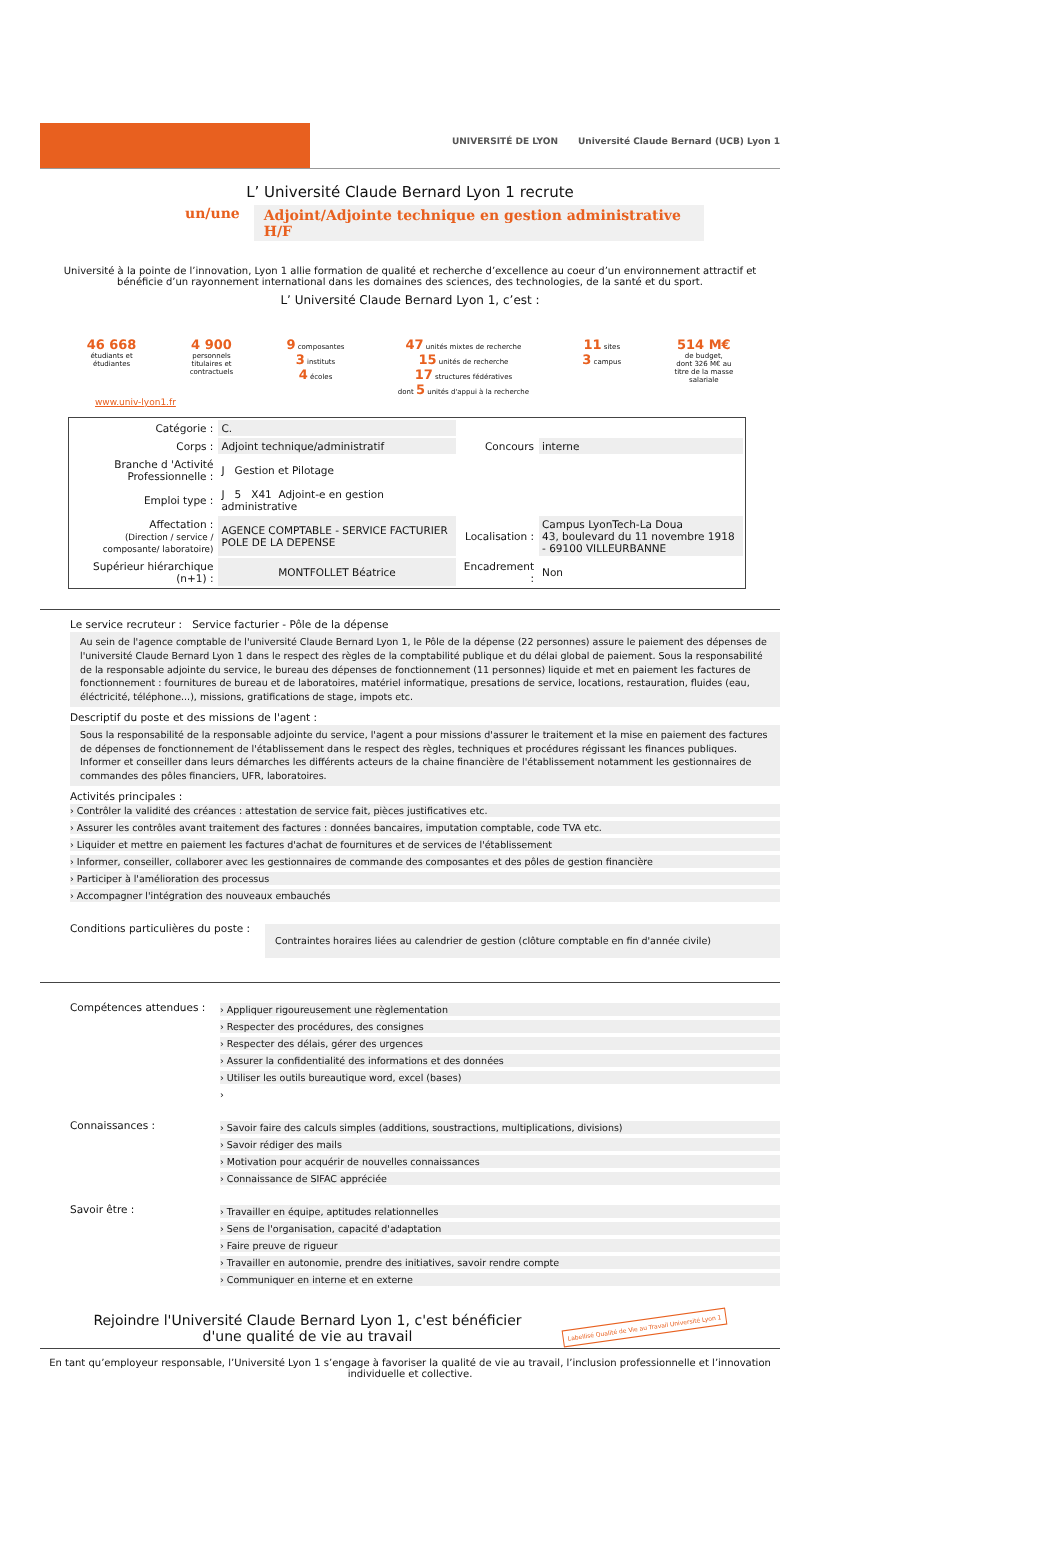UNIVERSITÉ DE LYON Université Claude Bernard (UCB) Lyon 1
L’ Université Claude Bernard Lyon 1 recrute
un/une Adjoint/Adjointe technique en gestion administrative H/F
Université à la pointe de l’innovation, Lyon 1 allie formation de qualité et recherche d’excellence au coeur d’un environnement attractif et bénéficie d’un rayonnement international dans les domaines des sciences, des technologies, de la santé et du sport.
L’ Université Claude Bernard Lyon 1, c’est :
46 668
étudiants et
étudiantes
4 900
personnels
titulaires et
contractuels
9 composantes
3 instituts
4 écoles
47 unités mixtes de recherche
15 unités de recherche
17 structures fédératives
dont 5 unités d'appui à la recherche
11 sites
3 campus
514 M€
de budget,
dont 326 M€ au
titre de la masse
salariale
www.univ-lyon1.fr
| Catégorie : | C. | | |
| Corps : | Adjoint technique/administratif | Concours | interne |
| Branche d 'Activité Professionnelle : | J Gestion et Pilotage | | |
| Emploi type : | J 5 X41 Adjoint-e en gestion administrative | | |
| Affectation : (Direction / service / composante/ laboratoire) | AGENCE COMPTABLE - SERVICE FACTURIER POLE DE LA DEPENSE | Localisation : | Campus LyonTech-La Doua 43, boulevard du 11 novembre 1918 - 69100 VILLEURBANNE |
| Supérieur hiérarchique (n+1) : | MONTFOLLET Béatrice | Encadrement : | Non |
Le service recruteur : Service facturier - Pôle de la dépense
Au sein de l'agence comptable de l'université Claude Bernard Lyon 1, le Pôle de la dépense (22 personnes) assure le paiement des dépenses de l'université Claude Bernard Lyon 1 dans le respect des règles de la comptabilité publique et du délai global de paiement. Sous la responsabilité de la responsable adjointe du service, le bureau des dépenses de fonctionnement (11 personnes) liquide et met en paiement les factures de fonctionnement : fournitures de bureau et de laboratoires, matériel informatique, presations de service, locations, restauration, fluides (eau, éléctricité, téléphone...), missions, gratifications de stage, impots etc.
Descriptif du poste et des missions de l'agent :
Sous la responsabilité de la responsable adjointe du service, l'agent a pour missions d'assurer le traitement et la mise en paiement des factures de dépenses de fonctionnement de l'établissement dans le respect des règles, techniques et procédures régissant les finances publiques. Informer et conseiller dans leurs démarches les différents acteurs de la chaine financière de l'établissement notamment les gestionnaires de commandes des pôles financiers, UFR, laboratoires.
Activités principales :
› Contrôler la validité des créances : attestation de service fait, pièces justificatives etc.
› Assurer les contrôles avant traitement des factures : données bancaires, imputation comptable, code TVA etc.
› Liquider et mettre en paiement les factures d'achat de fournitures et de services de l'établissement
› Informer, conseiller, collaborer avec les gestionnaires de commande des composantes et des pôles de gestion financière
› Participer à l'amélioration des processus
› Accompagner l'intégration des nouveaux embauchés
Conditions particulières du poste :
Contraintes horaires liées au calendrier de gestion (clôture comptable en fin d'année civile)
Compétences attendues :
› Appliquer rigoureusement une règlementation
› Respecter des procédures, des consignes
› Respecter des délais, gérer des urgences
› Assurer la confidentialité des informations et des données
› Utiliser les outils bureautique word, excel (bases)
›
Connaissances :
› Savoir faire des calculs simples (additions, soustractions, multiplications, divisions)
› Savoir rédiger des mails
› Motivation pour acquérir de nouvelles connaissances
› Connaissance de SIFAC appréciée
Savoir être :
› Travailler en équipe, aptitudes relationnelles
› Sens de l'organisation, capacité d'adaptation
› Faire preuve de rigueur
› Travailler en autonomie, prendre des initiatives, savoir rendre compte
› Communiquer en interne et en externe
Rejoindre l'Université Claude Bernard Lyon 1, c'est bénéficier
d'une qualité de vie au travail
Labellisé Qualité de Vie au Travail Université Lyon 1
En tant qu’employeur responsable, l’Université Lyon 1 s’engage à favoriser la qualité de vie au travail, l’inclusion professionnelle et l’innovation individuelle et collective.